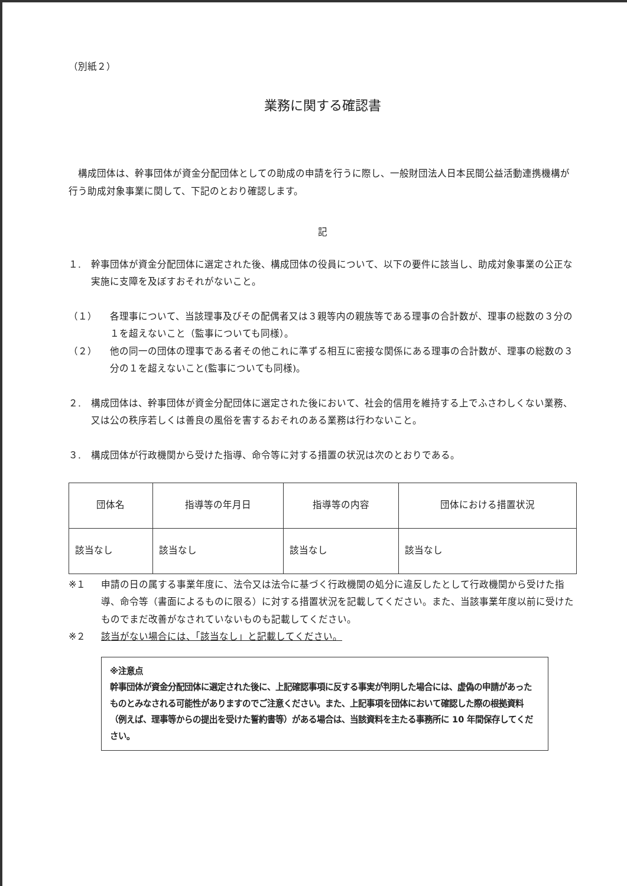（別紙２）
業務に関する確認書
構成団体は、幹事団体が資金分配団体としての助成の申請を行うに際し、一般財団法人日本民間公益活動連携機構が行う助成対象事業に関して、下記のとおり確認します。
記
１. 幹事団体が資金分配団体に選定された後、構成団体の役員について、以下の要件に該当し、助成対象事業の公正な実施に支障を及ぼすおそれがないこと。
（１） 各理事について、当該理事及びその配偶者又は３親等内の親族等である理事の合計数が、理事の総数の３分の１を超えないこと（監事についても同様）。
（２） 他の同一の団体の理事である者その他これに準ずる相互に密接な関係にある理事の合計数が、理事の総数の３分の１を超えないこと(監事についても同様)。
２. 構成団体は、幹事団体が資金分配団体に選定された後において、社会的信用を維持する上でふさわしくない業務、又は公の秩序若しくは善良の風俗を害するおそれのある業務は行わないこと。
３. 構成団体が行政機関から受けた指導、命令等に対する措置の状況は次のとおりである。
| 団体名 | 指導等の年月日 | 指導等の内容 | 団体における措置状況 |
| --- | --- | --- | --- |
| 該当なし | 該当なし | 該当なし | 該当なし |
※１ 申請の日の属する事業年度に、法令又は法令に基づく行政機関の処分に違反したとして行政機関から受けた指導、命令等（書面によるものに限る）に対する措置状況を記載してください。また、当該事業年度以前に受けたものでまだ改善がなされていないものも記載してください。
※２ 該当がない場合には、「該当なし」と記載してください。
※注意点
幹事団体が資金分配団体に選定された後に、上記確認事項に反する事実が判明した場合には、虚偽の申請があったものとみなされる可能性がありますのでご注意ください。また、上記事項を団体において確認した際の根拠資料（例えば、理事等からの提出を受けた誓約書等）がある場合は、当該資料を主たる事務所に 10 年間保存してください。